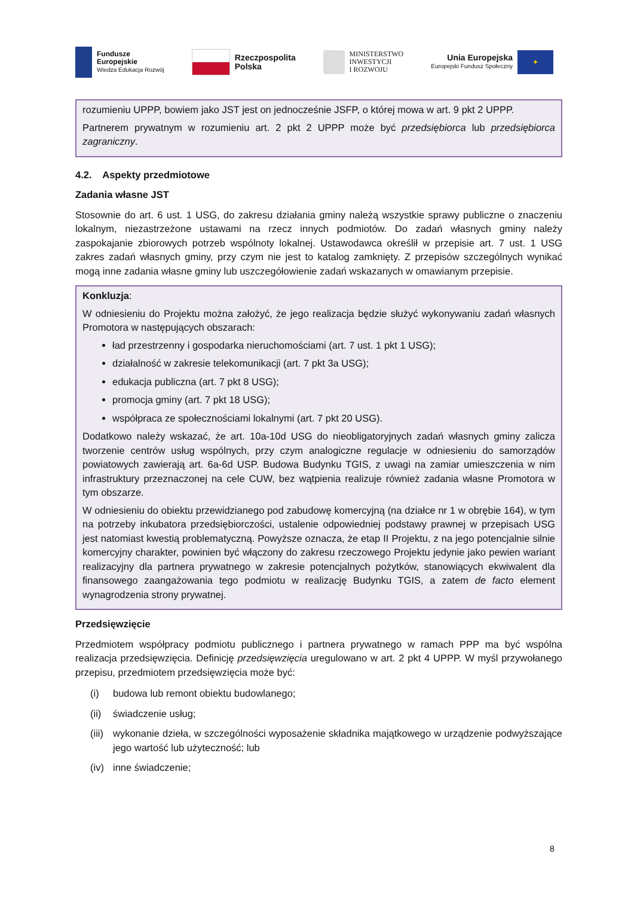Fundusze
Europejskie
Wiedza Edukacja Rozwój
Rzeczpospolita
Polska
MINISTERSTWO
INWESTYCJI
I ROZWOJU
Unia Europejska
Europejski Fundusz Społeczny
✦
rozumieniu UPPP, bowiem jako JST jest on jednocześnie JSFP, o której mowa w art. 9 pkt 2 UPPP.
Partnerem prywatnym w rozumieniu art. 2 pkt 2 UPPP może być przedsiębiorca lub przedsiębiorca zagraniczny.
4.2. Aspekty przedmiotowe
Zadania własne JST
Stosownie do art. 6 ust. 1 USG, do zakresu działania gminy należą wszystkie sprawy publiczne o znaczeniu lokalnym, niezastrzeżone ustawami na rzecz innych podmiotów. Do zadań własnych gminy należy zaspokajanie zbiorowych potrzeb wspólnoty lokalnej. Ustawodawca określił w przepisie art. 7 ust. 1 USG zakres zadań własnych gminy, przy czym nie jest to katalog zamknięty. Z przepisów szczególnych wynikać mogą inne zadania własne gminy lub uszczegółowienie zadań wskazanych w omawianym przepisie.
Konkluzja:
W odniesieniu do Projektu można założyć, że jego realizacja będzie służyć wykonywaniu zadań własnych Promotora w następujących obszarach:
ład przestrzenny i gospodarka nieruchomościami (art. 7 ust. 1 pkt 1 USG);
działalność w zakresie telekomunikacji (art. 7 pkt 3a USG);
edukacja publiczna (art. 7 pkt 8 USG);
promocja gminy (art. 7 pkt 18 USG);
współpraca ze społecznościami lokalnymi (art. 7 pkt 20 USG).
Dodatkowo należy wskazać, że art. 10a-10d USG do nieobligatoryjnych zadań własnych gminy zalicza tworzenie centrów usług wspólnych, przy czym analogiczne regulacje w odniesieniu do samorządów powiatowych zawierają art. 6a-6d USP. Budowa Budynku TGIS, z uwagi na zamiar umieszczenia w nim infrastruktury przeznaczonej na cele CUW, bez wątpienia realizuje również zadania własne Promotora w tym obszarze.
W odniesieniu do obiektu przewidzianego pod zabudowę komercyjną (na działce nr 1 w obrębie 164), w tym na potrzeby inkubatora przedsiębiorczości, ustalenie odpowiedniej podstawy prawnej w przepisach USG jest natomiast kwestią problematyczną. Powyższe oznacza, że etap II Projektu, z na jego potencjalnie silnie komercyjny charakter, powinien być włączony do zakresu rzeczowego Projektu jedynie jako pewien wariant realizacyjny dla partnera prywatnego w zakresie potencjalnych pożytków, stanowiących ekwiwalent dla finansowego zaangażowania tego podmiotu w realizację Budynku TGIS, a zatem de facto element wynagrodzenia strony prywatnej.
Przedsięwzięcie
Przedmiotem współpracy podmiotu publicznego i partnera prywatnego w ramach PPP ma być wspólna realizacja przedsięwzięcia. Definicję przedsięwzięcia uregulowano w art. 2 pkt 4 UPPP. W myśl przywołanego przepisu, przedmiotem przedsięwzięcia może być:
(i) budowa lub remont obiektu budowlanego;
(ii) świadczenie usług;
(iii)
wykonanie dzieła, w szczególności wyposażenie składnika majątkowego w urządzenie podwyższające jego wartość lub użyteczność; lub
(iv) inne świadczenie;
8